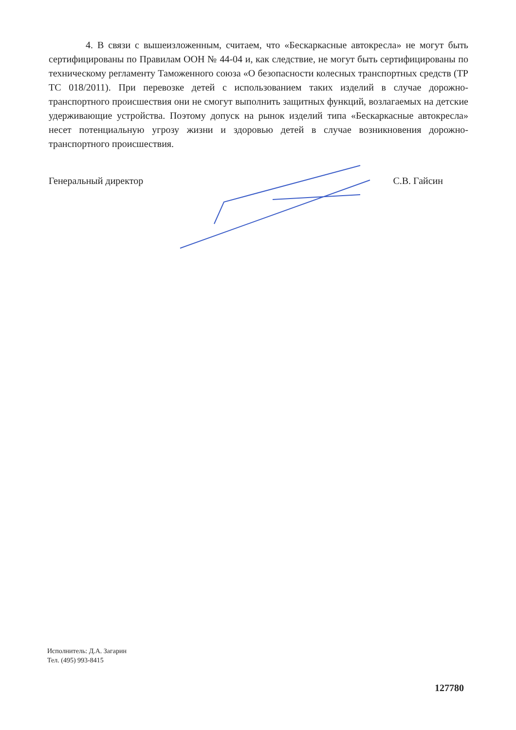4. В связи с вышеизложенным, считаем, что «Бескаркасные автокресла» не могут быть сертифицированы по Правилам ООН № 44-04 и, как следствие, не могут быть сертифицированы по техническому регламенту Таможенного союза «О безопасности колесных транспортных средств (ТР ТС 018/2011). При перевозке детей с использованием таких изделий в случае дорожно-транспортного происшествия они не смогут выполнить защитных функций, возлагаемых на детские удерживающие устройства. Поэтому допуск на рынок изделий типа «Бескаркасные автокресла» несет потенциальную угрозу жизни и здоровью детей в случае возникновения дорожно-транспортного происшествия.
Генеральный директор С.В. Гайсин
Исполнитель: Д.А. Загарин
Тел. (495) 993-8415
127780